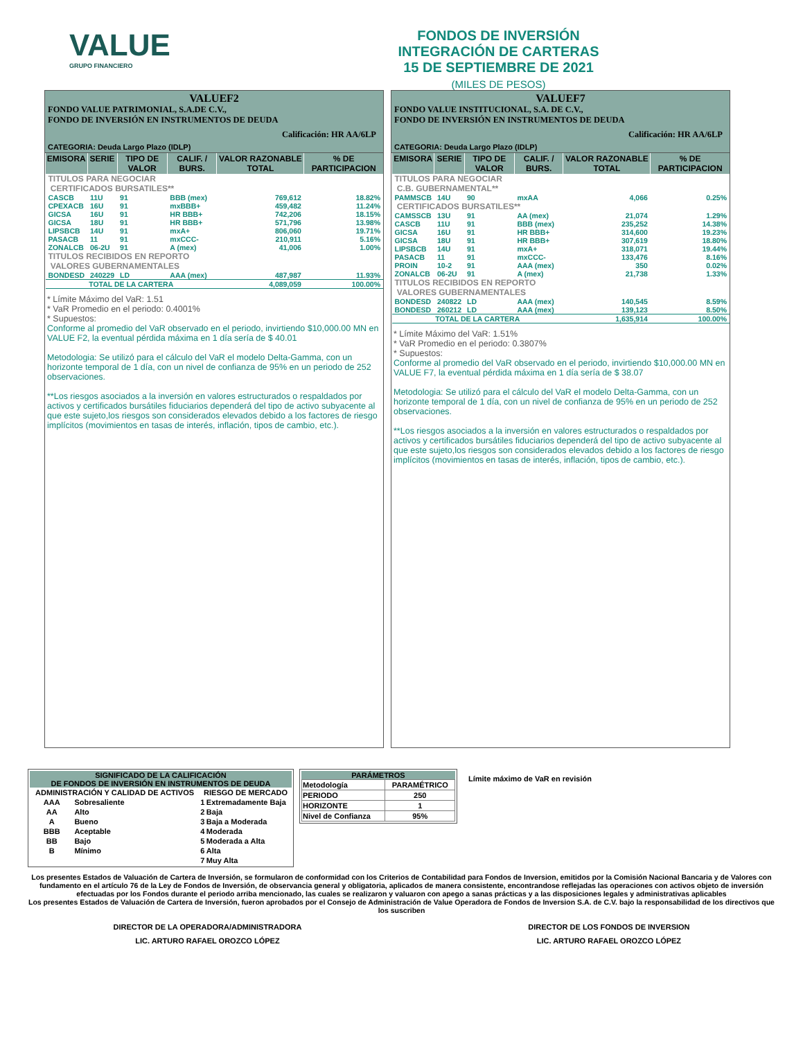VALUE
GRUPO FINANCIERO
FONDOS DE INVERSIÓN
INTEGRACIÓN DE CARTERAS
15 DE SEPTIEMBRE DE 2021
(MILES DE PESOS)
VALUEF2
FONDO VALUE PATRIMONIAL, S.A.DE C.V.,
FONDO DE INVERSIÓN EN INSTRUMENTOS DE DEUDA
Calificación: HR AA/6LP
CATEGORIA: Deuda Largo Plazo (IDLP)
| EMISORA | SERIE | TIPO DE VALOR | CALIF. / BURS. | VALOR RAZONABLE TOTAL | % DE PARTICIPACION |
| --- | --- | --- | --- | --- | --- |
| TITULOS PARA NEGOCIAR | | | | | |
| CERTIFICADOS BURSATILES** | | | | | |
| CASCB | 11U | 91 | BBB (mex) | 769,612 | 18.82% |
| CPEXACB | 16U | 91 | mxBBB+ | 459,482 | 11.24% |
| GICSA | 16U | 91 | HR BBB+ | 742,206 | 18.15% |
| GICSA | 18U | 91 | HR BBB+ | 571,796 | 13.98% |
| LIPSBCB | 14U | 91 | mxA+ | 806,060 | 19.71% |
| PASACB | 11 | 91 | mxCCC- | 210,911 | 5.16% |
| ZONALCB | 06-2U | 91 | A (mex) | 41,006 | 1.00% |
| TITULOS RECIBIDOS EN REPORTO | | | | | |
| VALORES GUBERNAMENTALES | | | | | |
| BONDESD | 240229 | LD | AAA (mex) | 487,987 | 11.93% |
| TOTAL DE LA CARTERA | | | | 4,089,059 | 100.00% |
* Límite Máximo del VaR: 1.51
* VaR Promedio en el periodo: 0.4001%
* Supuestos:
Conforme al promedio del VaR observado en el periodo, invirtiendo $10,000.00 MN en VALUE F2, la eventual pérdida máxima en 1 día sería de $ 40.01
Metodologia: Se utilizó para el cálculo del VaR el modelo Delta-Gamma, con un horizonte temporal de 1 día, con un nivel de confianza de 95% en un periodo de 252 observaciones.
**Los riesgos asociados a la inversión en valores estructurados o respaldados por activos y certificados bursátiles fiduciarios dependerá del tipo de activo subyacente al que este sujeto,los riesgos son considerados elevados debido a los factores de riesgo implícitos (movimientos en tasas de interés, inflación, tipos de cambio, etc.).
VALUEF7
FONDO VALUE INSTITUCIONAL, S.A. DE C.V.,
FONDO DE INVERSIÓN EN INSTRUMENTOS DE DEUDA
Calificación: HR AA/6LP
CATEGORIA: Deuda Largo Plazo (IDLP)
| EMISORA | SERIE | TIPO DE VALOR | CALIF. / BURS. | VALOR RAZONABLE TOTAL | % DE PARTICIPACION |
| --- | --- | --- | --- | --- | --- |
| TITULOS PARA NEGOCIAR | | | | | |
| C.B. GUBERNAMENTAL** | | | | | |
| PAMMSCB | 14U | 90 | mxAA | 4,066 | 0.25% |
| CERTIFICADOS BURSATILES** | | | | | |
| CAMSSCB | 13U | 91 | AA (mex) | 21,074 | 1.29% |
| CASCB | 11U | 91 | BBB (mex) | 235,252 | 14.38% |
| GICSA | 16U | 91 | HR BBB+ | 314,600 | 19.23% |
| GICSA | 18U | 91 | HR BBB+ | 307,619 | 18.80% |
| LIPSBCB | 14U | 91 | mxA+ | 318,071 | 19.44% |
| PASACB | 11 | 91 | mxCCC- | 133,476 | 8.16% |
| PROIN | 10-2 | 91 | AAA (mex) | 350 | 0.02% |
| ZONALCB | 06-2U | 91 | A (mex) | 21,738 | 1.33% |
| TITULOS RECIBIDOS EN REPORTO | | | | | |
| VALORES GUBERNAMENTALES | | | | | |
| BONDESD | 240822 | LD | AAA (mex) | 140,545 | 8.59% |
| BONDESD | 260212 | LD | AAA (mex) | 139,123 | 8.50% |
| TOTAL DE LA CARTERA | | | | 1,635,914 | 100.00% |
* Límite Máximo del VaR: 1.51%
* VaR Promedio en el periodo: 0.3807%
* Supuestos:
Conforme al promedio del VaR observado en el periodo, invirtiendo $10,000.00 MN en VALUE F7, la eventual pérdida máxima en 1 día sería de $ 38.07
Metodologia: Se utilizó para el cálculo del VaR el modelo Delta-Gamma, con un horizonte temporal de 1 día, con un nivel de confianza de 95% en un periodo de 252 observaciones.
**Los riesgos asociados a la inversión en valores estructurados o respaldados por activos y certificados bursátiles fiduciarios dependerá del tipo de activo subyacente al que este sujeto,los riesgos son considerados elevados debido a los factores de riesgo implícitos (movimientos en tasas de interés, inflación, tipos de cambio, etc.).
SIGNIFICADO DE LA CALIFICACIÓN
DE FONDOS DE INVERSIÓN EN INSTRUMENTOS DE DEUDA
| ADMINISTRACIÓN Y CALIDAD DE ACTIVOS | | RIESGO DE MERCADO | |
| --- | --- | --- | --- |
| AAA | Sobresaliente | 1 | Extremadamente Baja |
| AA | Alto | 2 | Baja |
| A | Bueno | 3 | Baja a Moderada |
| BBB | Aceptable | 4 | Moderada |
| BB | Bajo | 5 | Moderada a Alta |
| B | Mínimo | 6 | Alta |
| | | 7 | Muy Alta |
PARÁMETROS
| Metodología | PARAMÉTRICO |
| PERIODO | 250 |
| HORIZONTE | 1 |
| Nivel de Confianza | 95% |
Límite máximo de VaR en revisión
Los presentes Estados de Valuación de Cartera de Inversión, se formularon de conformidad con los Criterios de Contabilidad para Fondos de Inversion, emitidos por la Comisión Nacional Bancaria y de Valores con fundamento en el artículo 76 de la Ley de Fondos de Inversión, de observancia general y obligatoria, aplicados de manera consistente, encontrandose reflejadas las operaciones con activos objeto de inversión efectuadas por los Fondos durante el periodo arriba mencionado, las cuales se realizaron y valuaron con apego a sanas prácticas y a las disposiciones legales y administrativas aplicables
Los presentes Estados de Valuación de Cartera de Inversión, fueron aprobados por el Consejo de Administración de Value Operadora de Fondos de Inversion S.A. de C.V. bajo la responsabilidad de los directivos que los suscriben
DIRECTOR DE LA OPERADORA/ADMINISTRADORA
LIC. ARTURO RAFAEL OROZCO LÓPEZ
DIRECTOR DE LOS FONDOS DE INVERSION
LIC. ARTURO RAFAEL OROZCO LÓPEZ